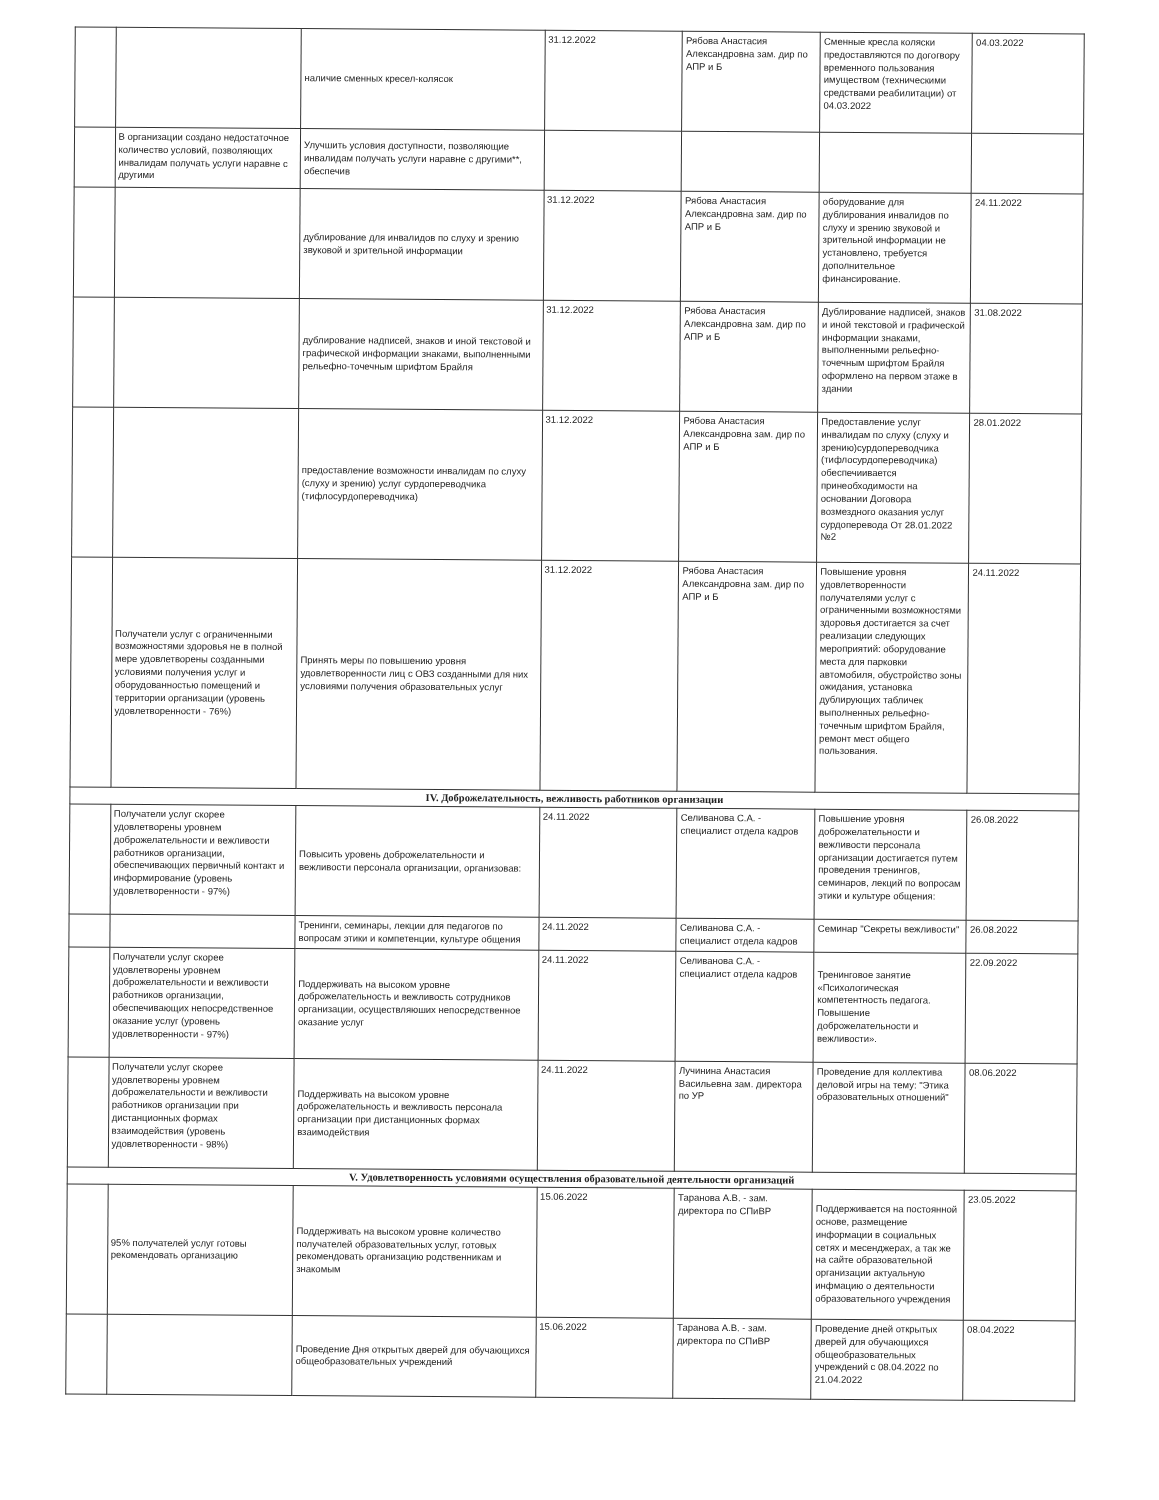| | | наличие сменных кресел-колясок | 31.12.2022 | Рябова Анастасия Александровна зам. дир по АПР и Б | Сменные кресла коляски предоставляются по догогвору временного пользования имуществом (техническими средствами реабилитации) от 04.03.2022 | 04.03.2022 |
| | В организации создано недостаточное количество условий, позволяющих инвалидам получать услуги наравне с другими | Улучшить условия доступности, позволяющие инвалидам получать услуги наравне с другими**, обеспечив | | | | |
| | | дублирование для инвалидов по слуху и зрению звуковой и зрительной информации | 31.12.2022 | Рябова Анастасия Александровна зам. дир по АПР и Б | оборудование для дублирования инвалидов по слуху и зрению звуковой и зрительной информации не установлено, требуется дополнительное финансирование. | 24.11.2022 |
| | | дублирование надписей, знаков и иной текстовой и графической информации знаками, выполненными рельефно-точечным шрифтом Брайля | 31.12.2022 | Рябова Анастасия Александровна зам. дир по АПР и Б | Дублирование надписей, знаков и иной текстовой и графической информации знаками, выполненными рельефно-точечным шрифтом Брайля оформлено на первом этаже в здании | 31.08.2022 |
| | | предоставление возможности инвалидам по слуху (слуху и зрению) услуг сурдопереводчика (тифлосурдопереводчика) | 31.12.2022 | Рябова Анастасия Александровна зам. дир по АПР и Б | Предоставление услуг инвалидам по слуху (слуху и зрению)сурдопереводчика (тифлосурдопереводчика) обеспечиивается принеобходимости на основании Договора возмездного оказания услуг сурдоперевода От 28.01.2022 №2 | 28.01.2022 |
| | Получатели услуг с ограниченными возможностями здоровья не в полной мере удовлетворены созданными условиями получения услуг и оборудованностью помещений и территории организации (уровень удовлетворенности - 76%) | Принять меры по повышению уровня удовлетворенности лиц с ОВЗ созданными для них условиями получения образовательных услуг | 31.12.2022 | Рябова Анастасия Александровна зам. дир по АПР и Б | Повышение уровня удовлетворенности получателями услуг с ограниченными возможностями здоровья достигается за счет реализации следующих мероприятий: оборудование места для парковки автомобиля, обустройство зоны ожидания, установка дублирующих табличек выполненных рельефно-точечным шрифтом Брайля, ремонт мест общего пользования. | 24.11.2022 |
| IV. Доброжелательность, вежливость работников организации | | | | | | |
| | Получатели услуг скорее удовлетворены уровнем доброжелательности и вежливости работников организации, обеспечивающих первичный контакт и информирование (уровень удовлетворенности - 97%) | Повысить уровень доброжелательности и вежливости персонала организации, организовав: | 24.11.2022 | Селиванова С.А. - специалист отдела кадров | Повышение уровня доброжелательности и вежливости персонала организации достигается путем проведения тренингов, семинаров, лекций по вопросам этики и культуре общения: | 26.08.2022 |
| | | Тренинги, семинары, лекции для педагогов по вопросам этики и компетенции, культуре общения | 24.11.2022 | Селиванова С.А. - специалист отдела кадров | Семинар "Секреты вежливости" | 26.08.2022 |
| | Получатели услуг скорее удовлетворены уровнем доброжелательности и вежливости работников организации, обеспечивающих непосредственное оказание услуг (уровень удовлетворенности - 97%) | Поддерживать на высоком уровне доброжелательность и вежливость сотрудников организации, осуществляюших непосредственное оказание услуг | 24.11.2022 | Селиванова С.А. - специалист отдела кадров | Тренинговое занятие «Психологическая компетентность педагога. Повышение доброжелательности и вежливости». | 22.09.2022 |
| | Получатели услуг скорее удовлетворены уровнем доброжелательности и вежливости работников организации при дистанционных формах взаимодействия (уровень удовлетворенности - 98%) | Поддерживать на высоком уровне доброжелательность и вежливость персонала организации при дистанционных формах взаимодействия | 24.11.2022 | Лучинина Анастасия Васильевна зам. директора по УР | Проведение для коллектива деловой игры на тему: "Этика образовательных отношений" | 08.06.2022 |
| V. Удовлетворенность условиями осуществления образовательной деятельности организаций | | | | | | |
| | 95% получателей услуг готовы рекомендовать организацию | Поддерживать на высоком уровне количество получателей образовательных услуг, готовых рекомендовать организацию родственникам и знакомым | 15.06.2022 | Таранова А.В. - зам. директора по СПиВР | Поддерживается на постоянной основе, размещение информации в социальных сетях и месенджерах, а так же на сайте образовательной организации актуальную инфмацию о деятельности образовательного учреждения | 23.05.2022 |
| | | Проведение Дня открытых дверей для обучающихся общеобразовательных учреждений | 15.06.2022 | Таранова А.В. - зам. директора по СПиВР | Проведение дней открытых дверей для обучающихся общеобразовательных учреждений с 08.04.2022 по 21.04.2022 | 08.04.2022 |